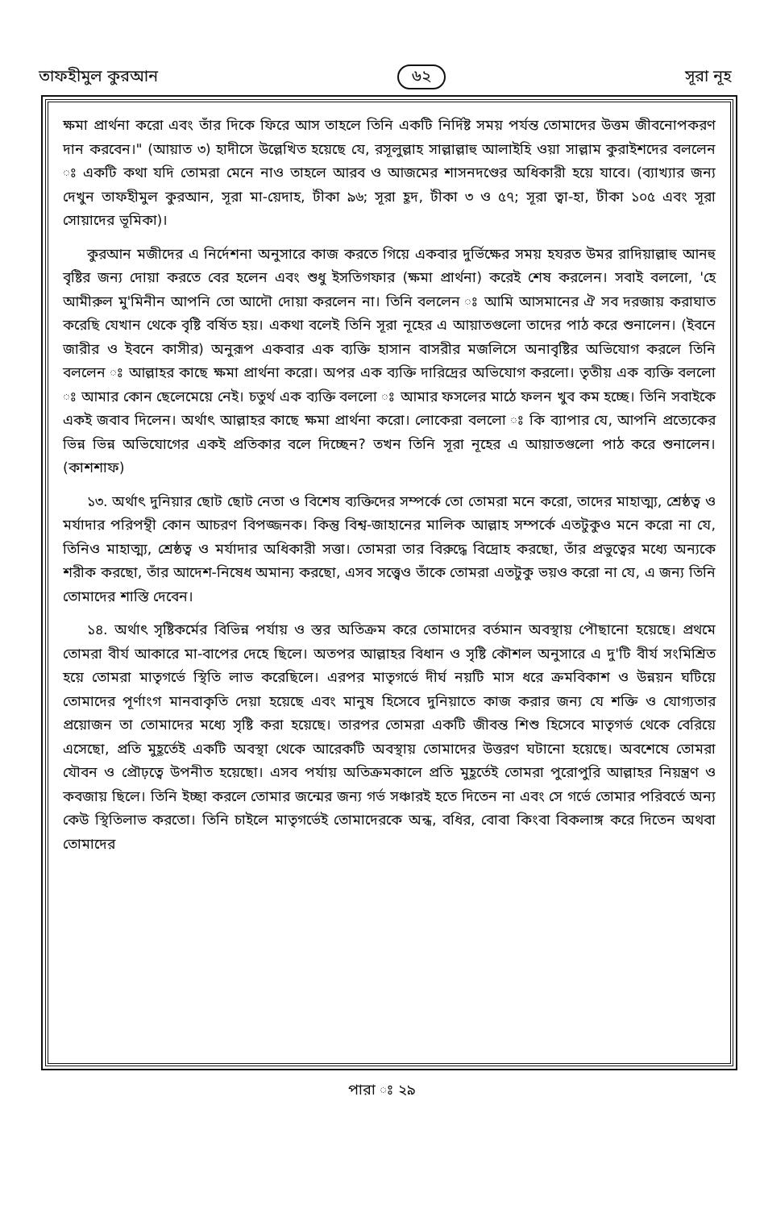তাফহীমুল কুরআন ৬২ সূরা নূহ
ক্ষমা প্রার্থনা করো এবং তাঁর দিকে ফিরে আস তাহলে তিনি একটি নির্দিষ্ট সময় পর্যন্ত তোমাদের উত্তম জীবনোপকরণ দান করবেন।" (আয়াত ৩) হাদীসে উল্লেখিত হয়েছে যে, রসূলুল্লাহ সাল্লাল্লাহু আলাইহি ওয়া সাল্লাম কুরাইশদের বললেন ঃ একটি কথা যদি তোমরা মেনে নাও তাহলে আরব ও আজমের শাসনদণ্ডের অধিকারী হয়ে যাবে। (ব্যাখ্যার জন্য দেখুন তাফহীমুল কুরআন, সূরা মা-য়েদাহ, টীকা ৯৬; সূরা হূদ, টীকা ৩ ও ৫৭; সূরা ত্বা-হা, টীকা ১০৫ এবং সূরা সোয়াদের ভূমিকা)।
কুরআন মজীদের এ নির্দেশনা অনুসারে কাজ করতে গিয়ে একবার দুর্ভিক্ষের সময় হযরত উমর রাদিয়াল্লাহু আনহু বৃষ্টির জন্য দোয়া করতে বের হলেন এবং শুধু ইসতিগফার (ক্ষমা প্রার্থনা) করেই শেষ করলেন। সবাই বললো, 'হে আমীরুল মু'মিনীন আপনি তো আদৌ দোয়া করলেন না। তিনি বললেন ঃ আমি আসমানের ঐ সব দরজায় করাঘাত করেছি যেখান থেকে বৃষ্টি বর্ষিত হয়। একথা বলেই তিনি সূরা নূহের এ আয়াতগুলো তাদের পাঠ করে শুনালেন। (ইবনে জারীর ও ইবনে কাসীর) অনুরূপ একবার এক ব্যক্তি হাসান বাসরীর মজলিসে অনাবৃষ্টির অভিযোগ করলে তিনি বললেন ঃ আল্লাহর কাছে ক্ষমা প্রার্থনা করো। অপর এক ব্যক্তি দারিদ্রের অভিযোগ করলো। তৃতীয় এক ব্যক্তি বললো ঃ আমার কোন ছেলেমেয়ে নেই। চতুর্থ এক ব্যক্তি বললো ঃ আমার ফসলের মাঠে ফলন খুব কম হচ্ছে। তিনি সবাইকে একই জবাব দিলেন। অর্থাৎ আল্লাহর কাছে ক্ষমা প্রার্থনা করো। লোকেরা বললো ঃ কি ব্যাপার যে, আপনি প্রত্যেকের ভিন্ন ভিন্ন অভিযোগের একই প্রতিকার বলে দিচ্ছেন? তখন তিনি সূরা নূহের এ আয়াতগুলো পাঠ করে শুনালেন। (কাশশাফ)
১৩. অর্থাৎ দুনিয়ার ছোট ছোট নেতা ও বিশেষ ব্যক্তিদের সম্পর্কে তো তোমরা মনে করো, তাদের মাহাত্ম্য, শ্রেষ্ঠত্ব ও মর্যাদার পরিপন্থী কোন আচরণ বিপজ্জনক। কিন্তু বিশ্ব-জাহানের মালিক আল্লাহ সম্পর্কে এতটুকুও মনে করো না যে, তিনিও মাহাত্ম্য, শ্রেষ্ঠত্ব ও মর্যাদার অধিকারী সত্তা। তোমরা তার বিরুদ্ধে বিদ্রোহ করছো, তাঁর প্রভুত্বের মধ্যে অন্যকে শরীক করছো, তাঁর আদেশ-নিষেধ অমান্য করছো, এসব সত্ত্বেও তাঁকে তোমরা এতটুকু ভয়ও করো না যে, এ জন্য তিনি তোমাদের শাস্তি দেবেন।
১৪. অর্থাৎ সৃষ্টিকর্মের বিভিন্ন পর্যায় ও স্তর অতিক্রম করে তোমাদের বর্তমান অবস্থায় পৌছানো হয়েছে। প্রথমে তোমরা বীর্য আকারে মা-বাপের দেহে ছিলে। অতপর আল্লাহর বিধান ও সৃষ্টি কৌশল অনুসারে এ দু'টি বীর্য সংমিশ্রিত হয়ে তোমরা মাতৃগর্ভে স্থিতি লাভ করেছিলে। এরপর মাতৃগর্ভে দীর্ঘ নয়টি মাস ধরে ক্রমবিকাশ ও উন্নয়ন ঘটিয়ে তোমাদের পূর্ণাংগ মানবাকৃতি দেয়া হয়েছে এবং মানুষ হিসেবে দুনিয়াতে কাজ করার জন্য যে শক্তি ও যোগ্যতার প্রয়োজন তা তোমাদের মধ্যে সৃষ্টি করা হয়েছে। তারপর তোমরা একটি জীবন্ত শিশু হিসেবে মাতৃগর্ভ থেকে বেরিয়ে এসেছো, প্রতি মুহূর্তেই একটি অবস্থা থেকে আরেকটি অবস্থায় তোমাদের উত্তরণ ঘটানো হয়েছে। অবশেষে তোমরা যৌবন ও প্রৌঢ়ত্বে উপনীত হয়েছো। এসব পর্যায় অতিক্রমকালে প্রতি মুহূর্তেই তোমরা পুরোপুরি আল্লাহর নিয়ন্ত্রণ ও কবজায় ছিলে। তিনি ইচ্ছা করলে তোমার জন্মের জন্য গর্ভ সঞ্চারই হতে দিতেন না এবং সে গর্ভে তোমার পরিবর্তে অন্য কেউ স্থিতিলাভ করতো। তিনি চাইলে মাতৃগর্ভেই তোমাদেরকে অন্ধ, বধির, বোবা কিংবা বিকলাঙ্গ করে দিতেন অথবা তোমাদের
পারা ঃ ২৯